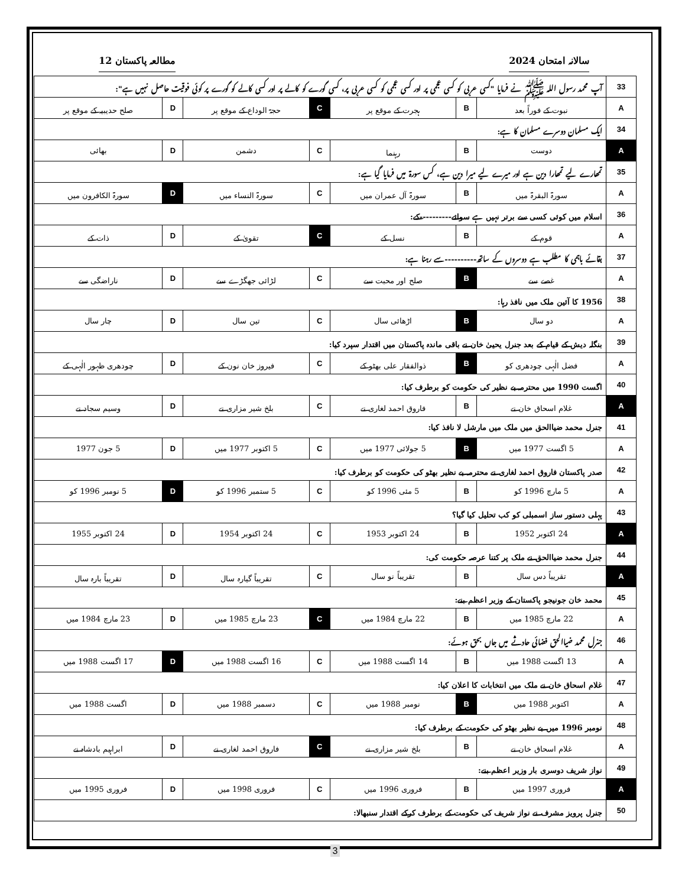سالانہ امتحان 2024 مطالعہ پاکستان 12
| 33 | آپ محمد رسول اللہ ﷺ نے فرمایا "کسی عربی کو کسی عجمی پر اور کسی عجمی کو کسی عربی پر، کسی گورے کو کالے پر اور کسی کالے کو گورے پر کوئی فوقیت حاصل نہیں ہے": | | | | | | |
| A | نبوت کے فوراً بعد | B | ہجرت کے موقع پر | C | حجۃ الوداع کے موقع پر | D | صلح حدیبیہ کے موقع پر |
| 34 | ایک مسلمان دوسرے مسلمان کا ہے: | | | | | | |
| A | دوست | B | رہنما | C | دشمن | D | بھائی |
| 35 | تمھارے لیے تمھارا دین ہے اور میرے لیے میرا دین ہے، کس سورۃ میں فرمایا گیا ہے: | | | | | | |
| A | سورۃ البقرۃ میں | B | سورۃ آل عمران میں | C | سورۃ النساء میں | D | سورۃ الکافرون میں |
| 36 | اسلام میں کوئی کسی سے برتر نہیں ہے سوائے----------کے: | | | | | | |
| A | قوم کے | B | نسل کے | C | تقویٰ کے | D | ذات کے |
| 37 | بقائے باہمی کا مطلب ہے دوسروں کے ساتھ----------سے رہنا ہے: | | | | | | |
| A | غصے سے | B | صلح اور محبت سے | C | لڑائی جھگڑے سے | D | ناراضگی سے |
| 38 | 1956 کا آئین ملک میں نافذ رہا: | | | | | | |
| A | دو سال | B | اڑھائی سال | C | تین سال | D | چار سال |
| 39 | بنگلہ دیش کے قیام کے بعد جنرل یحییٰ خان نے باقی ماندہ پاکستان میں اقتدار سپرد کیا: | | | | | | |
| A | فضل الٰہی چودھری کو | B | ذوالفقار علی بھٹو کے | C | فیروز خان نون کے | D | چودھری ظہور الٰہی کے |
| 40 | اگست 1990 میں محترمہ بے نظیر کی حکومت کو برطرف کیا: | | | | | | |
| A | غلام اسحاق خان نے | B | فاروق احمد لغاری نے | C | بلخ شیر مزاری نے | D | وسیم سجاد نے |
| 41 | جنرل محمد ضیاالحق میں ملک میں مارشل لا نافذ کیا: | | | | | | |
| A | 5 اگست 1977 میں | B | 5 جولائی 1977 میں | C | 5 اکتوبر 1977 میں | D | 5 جون 1977 |
| 42 | صدر پاکستان فاروق احمد لغاری نے محترمہ بے نظیر بھٹو کی حکومت کو برطرف کیا: | | | | | | |
| A | 5 مارچ 1996 کو | B | 5 مئی 1996 کو | C | 5 ستمبر 1996 کو | D | 5 نومبر 1996 کو |
| 43 | پہلی دستور ساز اسمبلی کو کب تحلیل کیا گیا؟ | | | | | | |
| A | 24 اکتوبر 1952 | B | 24 اکتوبر 1953 | C | 24 اکتوبر 1954 | D | 24 اکتوبر 1955 |
| 44 | جنرل محمد ضیاالحق نے ملک پر کتنا عرصہ حکومت کی: | | | | | | |
| A | تقریباً دس سال | B | تقریباً نو سال | C | تقریباً گیارہ سال | D | تقریباً بارہ سال |
| 45 | محمد خان جونیجو پاکستان کے وزیر اعظم بنے: | | | | | | |
| A | 22 مارچ 1985 میں | B | 22 مارچ 1984 میں | C | 23 مارچ 1985 میں | D | 23 مارچ 1984 میں |
| 46 | جنرل محمد ضیاالحق فضائی حادثے میں جاں بحق ہوئے: | | | | | | |
| A | 13 اگست 1988 میں | B | 14 اگست 1988 میں | C | 16 اگست 1988 میں | D | 17 اگست 1988 میں |
| 47 | غلام اسحاق خان نے ملک میں انتخابات کا اعلان کیا: | | | | | | |
| A | اکتوبر 1988 میں | B | نومبر 1988 میں | C | دسمبر 1988 میں | D | اگست 1988 میں |
| 48 | نومبر 1996 میں بے نظیر بھٹو کی حکومت کے برطرف کیا: | | | | | | |
| A | غلام اسحاق خان نے | B | بلخ شیر مزاری نے | C | فاروق احمد لغاری نے | D | ابراہیم بادشاہ نے |
| 49 | نواز شریف دوسری بار وزیر اعظم بنے: | | | | | | |
| A | فروری 1997 میں | B | فروری 1996 میں | C | فروری 1998 میں | D | فروری 1995 میں |
| 50 | جنرل پرویز مشرف نے نواز شریف کی حکومت کے برطرف کرکے اقتدار سنبھالا: | | | | | | |
3